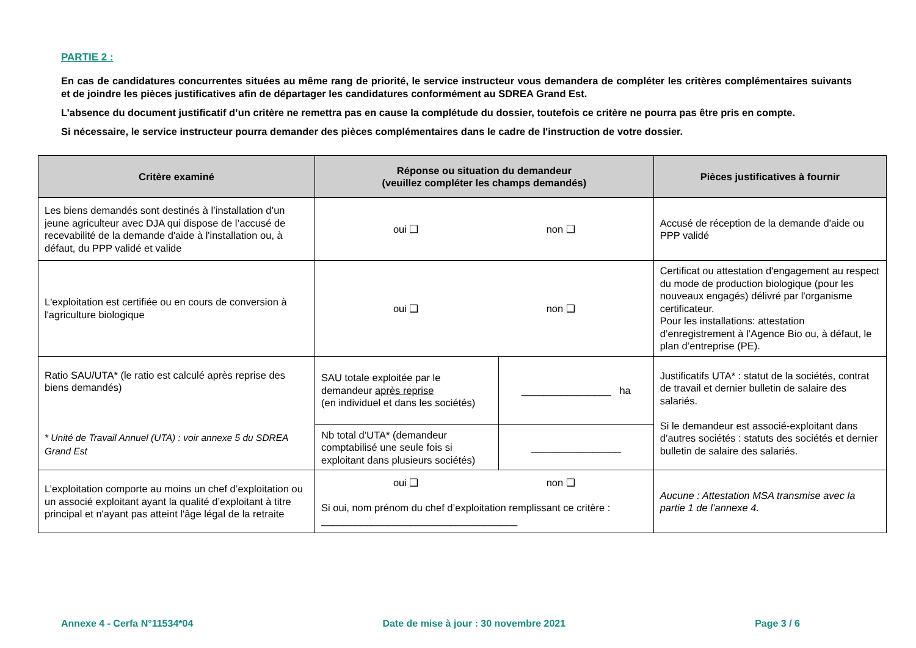PARTIE 2 :
En cas de candidatures concurrentes situées au même rang de priorité, le service instructeur vous demandera de compléter les critères complémentaires suivants et de joindre les pièces justificatives afin de départager les candidatures conformément au SDREA Grand Est.
L’absence du document justificatif d’un critère ne remettra pas en cause la complétude du dossier, toutefois ce critère ne pourra pas être pris en compte.
Si nécessaire, le service instructeur pourra demander des pièces complémentaires dans le cadre de l'instruction de votre dossier.
| Critère examiné | Réponse ou situation du demandeur (veuillez compléter les champs demandés) | | Pièces justificatives à fournir |
| --- | --- | --- | --- |
| Les biens demandés sont destinés à l’installation d’un jeune agriculteur avec DJA qui dispose de l’accusé de recevabilité de la demande d'aide à l'installation ou, à défaut, du PPP validé et valide | oui ❑ non ❑ | | Accusé de réception de la demande d'aide ou PPP validé |
| L'exploitation est certifiée ou en cours de conversion à l'agriculture biologique | oui ❑ non ❑ | | Certificat ou attestation d'engagement au respect du mode de production biologique (pour les nouveaux engagés) délivré par l'organisme certificateur. Pour les installations: attestation d’enregistrement à l’Agence Bio ou, à défaut, le plan d’entreprise (PE). |
| Ratio SAU/UTA* (le ratio est calculé après reprise des biens demandés) * Unité de Travail Annuel (UTA) : voir annexe 5 du SDREA Grand Est | SAU totale exploitée par le demandeur après reprise (en individuel et dans les sociétés) | ________________ ha | Justificatifs UTA* : statut de la sociétés, contrat de travail et dernier bulletin de salaire des salariés. Si le demandeur est associé-exploitant dans d’autres sociétés : statuts des sociétés et dernier bulletin de salaire des salariés. |
| | Nb total d’UTA* (demandeur comptabilisé une seule fois si exploitant dans plusieurs sociétés) | ________________ | |
| L’exploitation comporte au moins un chef d’exploitation ou un associé exploitant ayant la qualité d’exploitant à titre principal et n'ayant pas atteint l'âge légal de la retraite | oui ❑ non ❑ Si oui, nom prénom du chef d’exploitation remplissant ce critère : ___________________________________ | | Aucune : Attestation MSA transmise avec la partie 1 de l’annexe 4. |
Annexe 4 - Cerfa N°11534*04 Date de mise à jour : 30 novembre 2021 Page 3 / 6